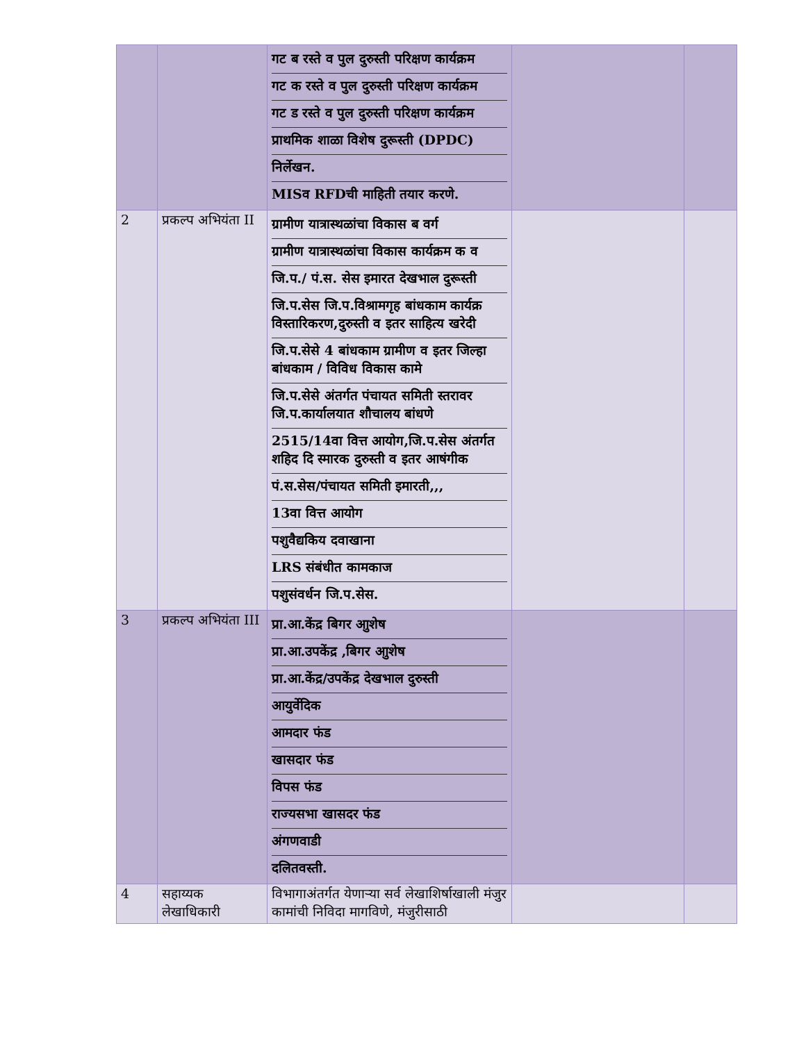| | | गट ब रस्ते व पुल दुरुस्ती परिक्षण कार्यक्रम गट क रस्ते व पुल दुरुस्ती परिक्षण कार्यक्रम गट ड रस्ते व पुल दुरुस्ती परिक्षण कार्यक्रम प्राथमिक शाळा विशेष दुरूस्ती (DPDC) निर्लेखन. MISव RFDची माहिती तयार करणे. | | |
| 2 | प्रकल्प अभियंता II | ग्रामीण यात्रास्थळांचा विकास ब वर्ग ग्रामीण यात्रास्थळांचा विकास कार्यक्रम क व जि.प./ पं.स. सेस इमारत देखभाल दुरूस्ती जि.प.सेस जि.प.विश्रामगृह बांधकाम कार्यक्र विस्तारिकरण,दुरुस्ती व इतर साहित्य खरेदी जि.प.सेसे 4 बांधकाम ग्रामीण व इतर जिल्हा बांधकाम / विविध विकास कामे जि.प.सेसे अंतर्गत पंचायत समिती स्तरावर जि.प.कार्यालयात शौचालय बांधणे 2515/14वा वित्त आयोग,जि.प.सेस अंतर्गत शहिद दि स्मारक दुरुस्ती व इतर आषंगीक पं.स.सेस/पंचायत समिती इमारती,,, 13वा वित्त आयोग पशुवैद्यकिय दवाखाना LRS संबंधीत कामकाज पशुसंवर्धन जि.प.सेस. | | |
| 3 | प्रकल्प अभियंता III | प्रा.आ.केंद्र बिगर आुशेष प्रा.आ.उपकेंद्र ,बिगर आुशेष प्रा.आ.केंद्र/उपकेंद्र देखभाल दुरुस्ती आयुर्वेदिक आमदार फंड खासदार फंड विपस फंड राज्यसभा खासदर फंड अंगणवाडी दलितवस्ती. | | |
| 4 | सहाय्यक लेखाधिकारी | विभागाअंतर्गत येणाऱ्या सर्व लेखाशिर्षाखाली मंजुर कामांची निविदा मागविणे, मंजुरीसाठी | | |